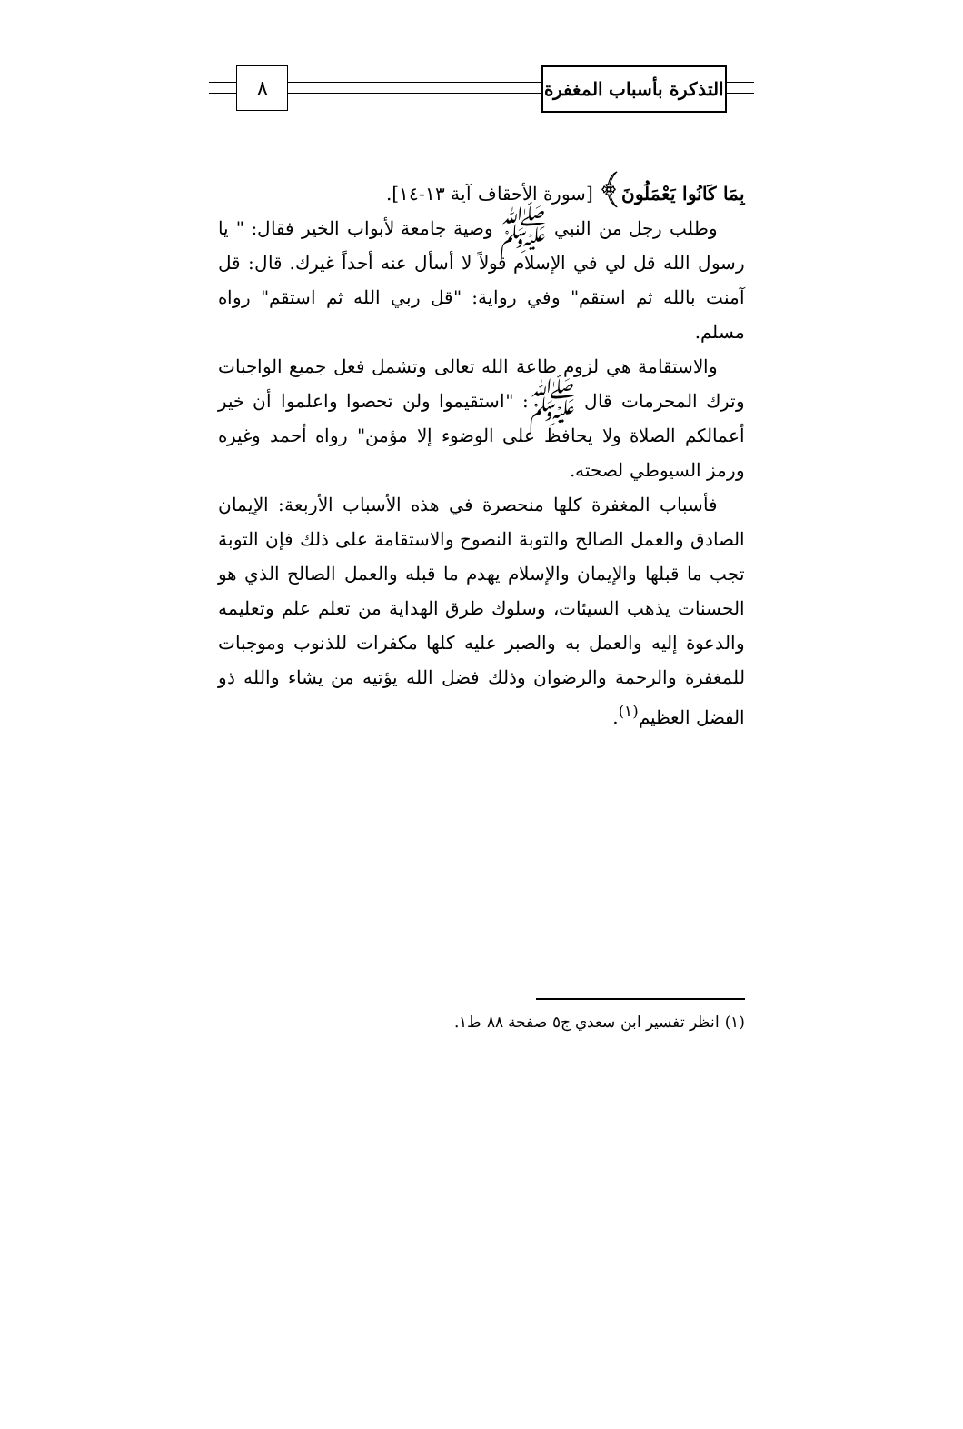التذكرة بأسباب المغفرة
٨
بِمَا كَانُوا يَعْمَلُونَ﴾ [سورة الأحقاف آية ١٣-١٤].
وطلب رجل من النبي ﷺ وصية جامعة لأبواب الخير فقال: " يا رسول الله قل لي في الإسلام قولاً لا أسأل عنه أحداً غيرك. قال: قل آمنت بالله ثم استقم" وفي رواية: "قل ربي الله ثم استقم" رواه مسلم.
والاستقامة هي لزوم طاعة الله تعالى وتشمل فعل جميع الواجبات وترك المحرمات قال ﷺ: "استقيموا ولن تحصوا واعلموا أن خير أعمالكم الصلاة ولا يحافظ على الوضوء إلا مؤمن" رواه أحمد وغيره ورمز السيوطي لصحته.
فأسباب المغفرة كلها منحصرة في هذه الأسباب الأربعة: الإيمان الصادق والعمل الصالح والتوبة النصوح والاستقامة على ذلك فإن التوبة تجب ما قبلها والإيمان والإسلام يهدم ما قبله والعمل الصالح الذي هو الحسنات يذهب السيئات، وسلوك طرق الهداية من تعلم علم وتعليمه والدعوة إليه والعمل به والصبر عليه كلها مكفرات للذنوب وموجبات للمغفرة والرحمة والرضوان وذلك فضل الله يؤتيه من يشاء والله ذو الفضل العظيم<sup>(١)</sup>.
(١) انظر تفسير ابن سعدي ج٥ صفحة ٨٨ ط١.